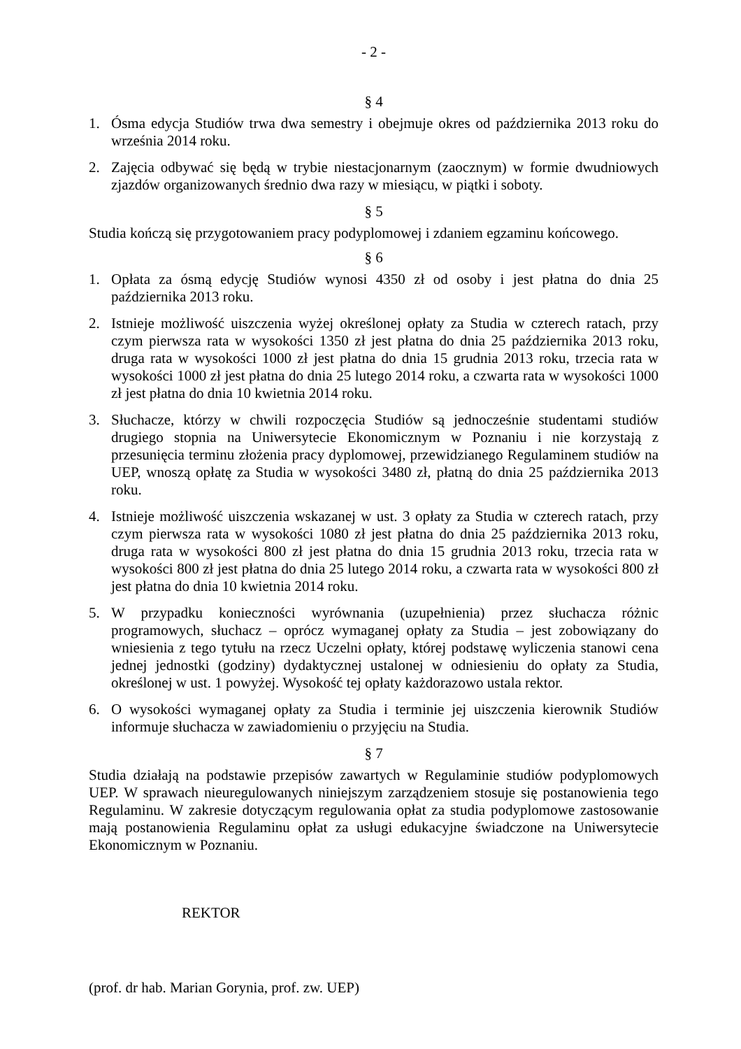- 2 -
§ 4
1. Ósma edycja Studiów trwa dwa semestry i obejmuje okres od października 2013 roku do września 2014 roku.
2. Zajęcia odbywać się będą w trybie niestacjonarnym (zaocznym) w formie dwudniowych zjazdów organizowanych średnio dwa razy w miesiącu, w piątki i soboty.
§ 5
Studia kończą się przygotowaniem pracy podyplomowej i zdaniem egzaminu końcowego.
§ 6
1. Opłata za ósmą edycję Studiów wynosi 4350 zł od osoby i jest płatna do dnia 25 października 2013 roku.
2. Istnieje możliwość uiszczenia wyżej określonej opłaty za Studia w czterech ratach, przy czym pierwsza rata w wysokości 1350 zł jest płatna do dnia 25 października 2013 roku, druga rata w wysokości 1000 zł jest płatna do dnia 15 grudnia 2013 roku, trzecia rata w wysokości 1000 zł jest płatna do dnia 25 lutego 2014 roku, a czwarta rata w wysokości 1000 zł jest płatna do dnia 10 kwietnia 2014 roku.
3. Słuchacze, którzy w chwili rozpoczęcia Studiów są jednocześnie studentami studiów drugiego stopnia na Uniwersytecie Ekonomicznym w Poznaniu i nie korzystają z przesunięcia terminu złożenia pracy dyplomowej, przewidzianego Regulaminem studiów na UEP, wnoszą opłatę za Studia w wysokości 3480 zł, płatną do dnia 25 października 2013 roku.
4. Istnieje możliwość uiszczenia wskazanej w ust. 3 opłaty za Studia w czterech ratach, przy czym pierwsza rata w wysokości 1080 zł jest płatna do dnia 25 października 2013 roku, druga rata w wysokości 800 zł jest płatna do dnia 15 grudnia 2013 roku, trzecia rata w wysokości 800 zł jest płatna do dnia 25 lutego 2014 roku, a czwarta rata w wysokości 800 zł jest płatna do dnia 10 kwietnia 2014 roku.
5. W przypadku konieczności wyrównania (uzupełnienia) przez słuchacza różnic programowych, słuchacz – oprócz wymaganej opłaty za Studia – jest zobowiązany do wniesienia z tego tytułu na rzecz Uczelni opłaty, której podstawę wyliczenia stanowi cena jednej jednostki (godziny) dydaktycznej ustalonej w odniesieniu do opłaty za Studia, określonej w ust. 1 powyżej. Wysokość tej opłaty każdorazowo ustala rektor.
6. O wysokości wymaganej opłaty za Studia i terminie jej uiszczenia kierownik Studiów informuje słuchacza w zawiadomieniu o przyjęciu na Studia.
§ 7
Studia działają na podstawie przepisów zawartych w Regulaminie studiów podyplomowych UEP. W sprawach nieuregulowanych niniejszym zarządzeniem stosuje się postanowienia tego Regulaminu. W zakresie dotyczącym regulowania opłat za studia podyplomowe zastosowanie mają postanowienia Regulaminu opłat za usługi edukacyjne świadczone na Uniwersytecie Ekonomicznym w Poznaniu.
REKTOR
(prof. dr hab. Marian Gorynia, prof. zw. UEP)